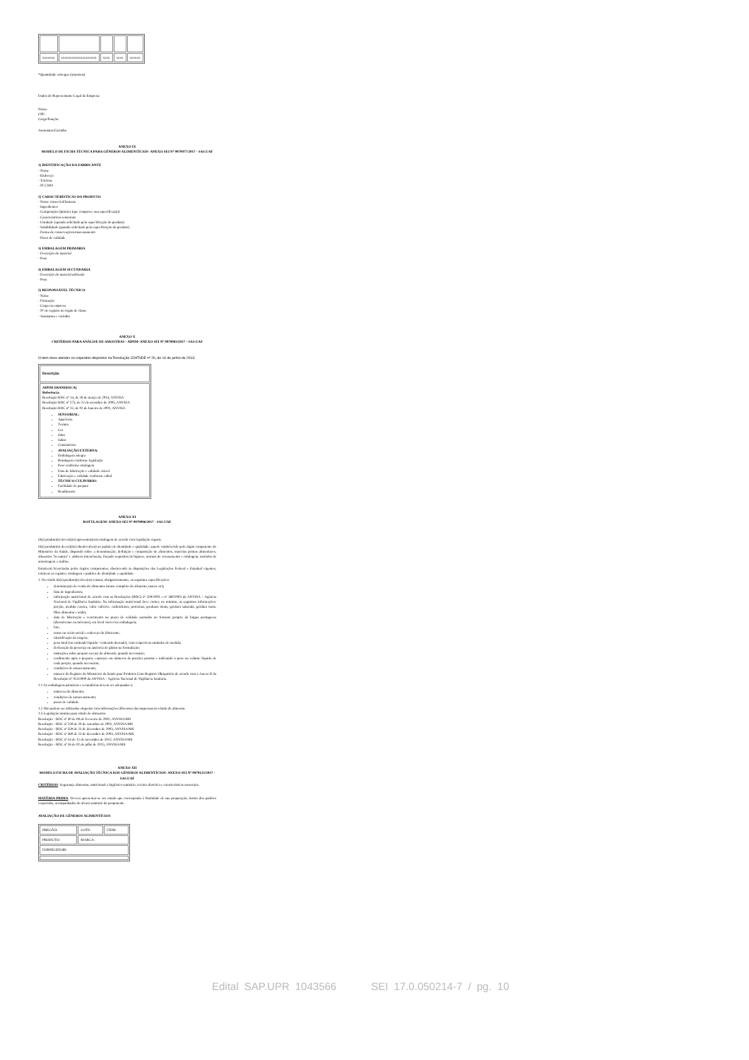| xxxxxxx | xxxxxxxxxxxxxxxxxxxx | xxxx | xxxx | xxxxxx |
*Quantidade entregue (amostras)
Dados do Representante Legal da Empresa:
Nome:
CPF:
Cargo/Função:
Assinatura/Carimbo
ANEXO IX
MODELO DE FICHA TÉCNICA PARA GÊNEROS ALIMENTÍCIOS- ANEXO SEI Nº 0979077/2017 - SAS.UAF
1) IDENTIFICAÇÃO DO FABRICANTE
- Nome
- Endereço
- Telefone
- Nº CNPJ
2) CARACTERÍSTICAS DO PRODUTO
- Nome comercial/fantasia
- Ingredientes
- Composição Química (que comprove sua especificação)
- Características sensoriais
- Umidade (quando solicitado pela especificação do produto)
- Solubilidade (quando solicitado pela especificação do produto)
- Forma de conservação/armazenamento
- Prazo de validade
3) EMBALAGEM PRIMÁRIA
- Descrição do material
- Peso
4) EMBALAGEM SECUNDÁRIA
- Descrição do material utilizado
- Peso
5) RESPONSÁVEL TÉCNICO
- Nome
- Formação
- Cargo na empresa
- Nº de registro no órgão de classe
- Assinatura e carimbo
ANEXO X
CRITÉRIOS PARA ANÁLISE DE AMOSTRAS - AIPIM- ANEXO SEI Nº 0979083/2017 - SAS.UAF
O item deve atender os requisitos dispostos na Resolução CD/FNDE nº 26, de 16 de junho de 2013.
| Descrição |
| --- |
| AIPIM (MANDIOCA) Referência: Resolução RDC nº 14, de 28 de março de 2014, ANVISA Resolução RDC nº 273, de 22 de setembro de 2005, ANVISA Resolução RDC nº 12, de 02 de Janeiro de 2001, ANVISA SENSORIAL: Aparência Textura Cor Odor Sabor Consistência AVALIAÇÃO EXTERNA: Embalagem íntegra Rotulagem conforme legislação Peso conforme rotulagem Data de fabricação e validade visível Fabricação e validade conforme edital TÉCNICO CULINÁRIO: Facilidade de preparo Rendimento |
ANEXO XI
ROTULAGEM- ANEXO SEI Nº 0979096/2017 - SAS.UAF
O(s) produto(s) deverá(ão) apresentar(em) rotulagem de acordo com legislação vigente.
O(s) produto(s) deverá(ão) obedecer(em) ao padrão de identidade e qualidade: aquele estabelecido pelo órgão competente do Ministério da Saúde, dispondo sobre a denominação, definição e composição de alimentos, matérias primas alimentares, alimentos "in natura" e aditivos intencionais, fixando requisitos de higiene, normas de envasamento e rotulagem, métodos de amostragem e análise.
Estar(em) licenciadas pelos órgãos competentes, obedecendo às disposições das Legislações Federal e Estadual vigentes, relativas ao registro, rotulagem e padrões de identidade e qualidade.
1. No rótulo do(s) produto(s) deve(m) constar, obrigatoriamente, as seguintes especificações:
denominação de venda do alimentos (nome completo do alimento, marca etc);
lista de ingredientes;
informação nutricional de acordo com as Resoluções (RDC) nº 359/2003 e nº 360/2003 da ANVISA – Agência Nacional de Vigilância Sanitária. Na informação nutricional deve conter, no mínimo, as seguintes informações: porção, medida caseira, valor calórico, carboidratos, proteínas, gorduras totais, gordura saturada, gordura trans, fibra alimentar e sódio;
data de fabricação e vencimento ou prazo de validade anotados no formato próprio da língua portuguesa (dia/mês/ano ou mês/ano), em local visível na embalagem;
lote;
nome ou razão social e endereço do fabricante;
identificação da origem;
peso total (ou conteúdo líquido / conteúdo drenado), com respectivas unidades de medida;
declaração da presença ou ausência de glúten na formulação;
instruções sobre preparo ou uso do alimento, quando necessário;
rendimento após o preparo, expresso em números de porções prontas e indicando o peso ou volume líquido de cada porção, quando necessário;
condições de armazenamento;
número do Registro do Ministério da Saúde para Produtos Com Registro Obrigatório de acordo com o Anexo II da Resolução nº 023/2000 da ANVISA – Agência Nacional de Vigilância Sanitária.
1.1 As embalagens primárias e secundárias devem ser adequadas a:
natureza do alimento;
condições de armazenamento;
prazo de validade.
1.2 Não podem ser utilizadas etiquetas com informações diferentes das impressas no rótulo do alimento.
1.3 Legislação mínima para rótulo de alimentos
Resolução - RDC nº 40 de 08 de fevereiro de 2002, ANVISA/MS
Resolução - RDC nº 259 de 20 de setembro de 2002, ANVISA/MS
Resolução - RDC nº 359 de 23 de dezembro de 2003, ANVISA/MS
Resolução - RDC nº 360 de 23 de dezembro de 2003, ANVISA/MS
Resolução - RDC nº 54 de 12 de novembro de 2012, ANVISA/MS
Resolução - RDC nº 26 de 02 de julho de 2015, ANVISA/MS
ANEXO XII
MODELO FICHA DE AVALIAÇÃO TÉCNICA DOS GÊNEROS ALIMENTÍCIOS- ANEXO SEI Nº 0979123/2017 - SAS.UAF
CRITÉRIOS: Segurança alimentar, nutricional e higiênico-sanitário, técnica dietética e características sensoriais.
MATÉRIA-PRIMA: Deverá apresentar-se em estado que corresponda à finalidade de sua preparação, dentro dos padrões requeridos, acompanhados do alvará sanitário do proponente.
AVALIAÇÃO DE GÊNEROS ALIMENTÍCIOS
| PREGÃO: | LOTE: | ITEM: |
| PRODUTO: | MARCA: | |
| FORNECEDOR: | | |
Edital SAP.UPR 1043566 SEI 17.0.050214-7 / pg. 10